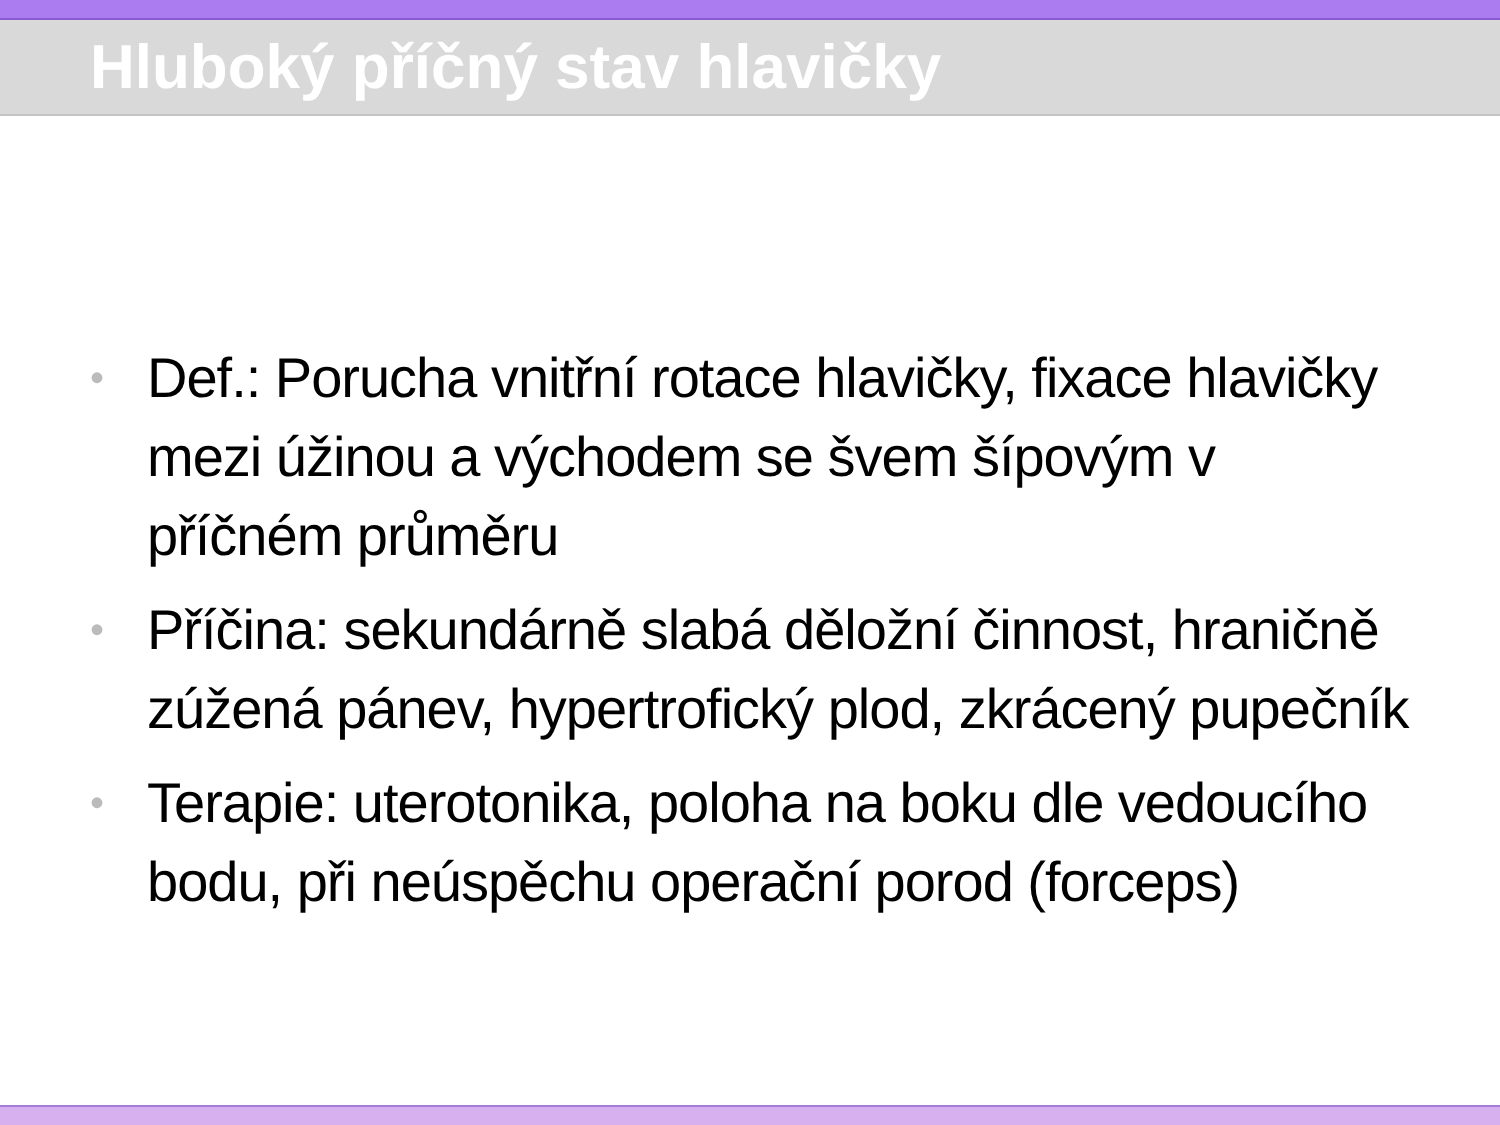Hluboký příčný stav hlavičky
• Def.: Porucha vnitřní rotace hlavičky, fixace hlavičky mezi úžinou a východem se švem šípovým v příčném průměru
• Příčina: sekundárně slabá děložní činnost, hraničně zúžená pánev, hypertrofický plod, zkrácený pupečník
• Terapie: uterotonika, poloha na boku dle vedoucího bodu, při neúspěchu operační porod (forceps)